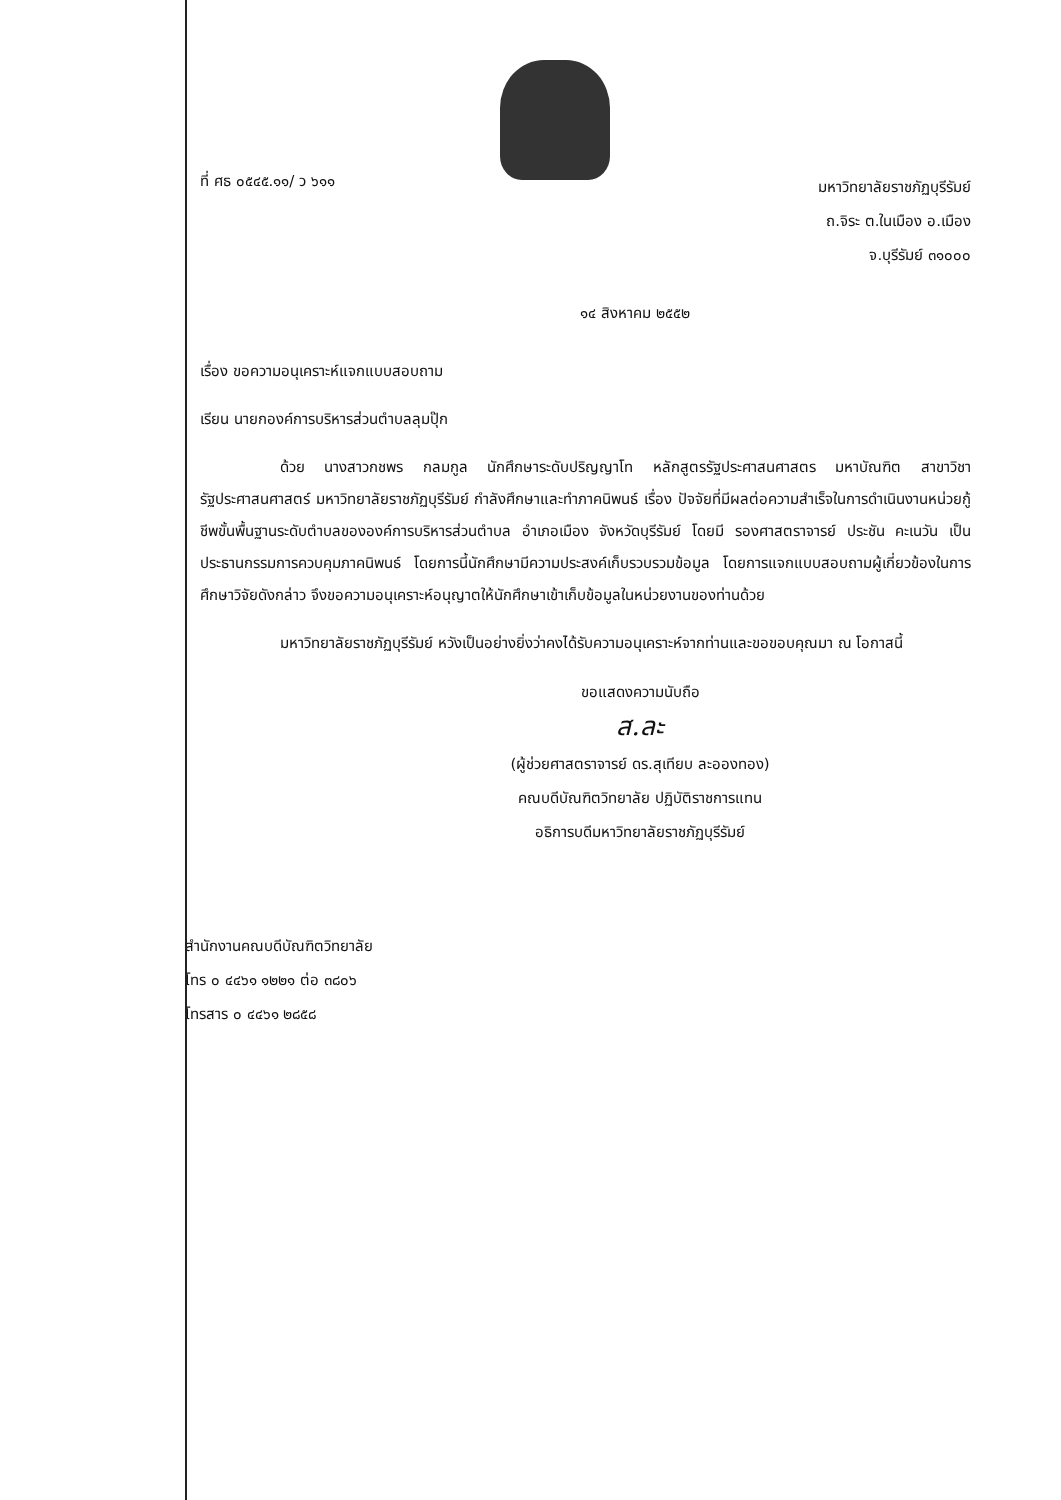ที่ ศธ ๐๕๔๕.๑๑/ ว ๖๑๑
มหาวิทยาลัยราชภัฏบุรีรัมย์
ถ.จิระ ต.ในเมือง อ.เมือง
จ.บุรีรัมย์ ๓๑๐๐๐
๑๔ สิงหาคม ๒๕๕๒
เรื่อง ขอความอนุเคราะห์แจกแบบสอบถาม
เรียน นายกองค์การบริหารส่วนตำบลลุมปุ๊ก
ด้วย นางสาวกชพร กลมกูล นักศึกษาระดับปริญญาโท หลักสูตรรัฐประศาสนศาสตร มหาบัณฑิต สาขาวิชารัฐประศาสนศาสตร์ มหาวิทยาลัยราชภัฏบุรีรัมย์ กำลังศึกษาและทำภาคนิพนธ์ เรื่อง ปัจจัยที่มีผลต่อความสำเร็จในการดำเนินงานหน่วยกู้ชีพขั้นพื้นฐานระดับตำบลขององค์การบริหารส่วนตำบล อำเภอเมือง จังหวัดบุรีรัมย์ โดยมี รองศาสตราจารย์ ประชัน คะเนวัน เป็นประธานกรรมการควบคุมภาคนิพนธ์ โดยการนี้นักศึกษามีความประสงค์เก็บรวบรวมข้อมูล โดยการแจกแบบสอบถามผู้เกี่ยวข้องในการศึกษาวิจัยดังกล่าว จึงขอความอนุเคราะห์อนุญาตให้นักศึกษาเข้าเก็บข้อมูลในหน่วยงานของท่านด้วย
มหาวิทยาลัยราชภัฏบุรีรัมย์ หวังเป็นอย่างยิ่งว่าคงได้รับความอนุเคราะห์จากท่านและขอขอบคุณมา ณ โอกาสนี้
ขอแสดงความนับถือ
ส.ละ
(ผู้ช่วยศาสตราจารย์ ดร.สุเทียบ ละอองทอง)
คณบดีบัณฑิตวิทยาลัย ปฏิบัติราชการแทน
อธิการบดีมหาวิทยาลัยราชภัฏบุรีรัมย์
สำนักงานคณบดีบัณฑิตวิทยาลัย
โทร ๐ ๔๔๖๑ ๑๒๒๑ ต่อ ๓๘๐๖
โทรสาร ๐ ๔๔๖๑ ๒๘๕๘